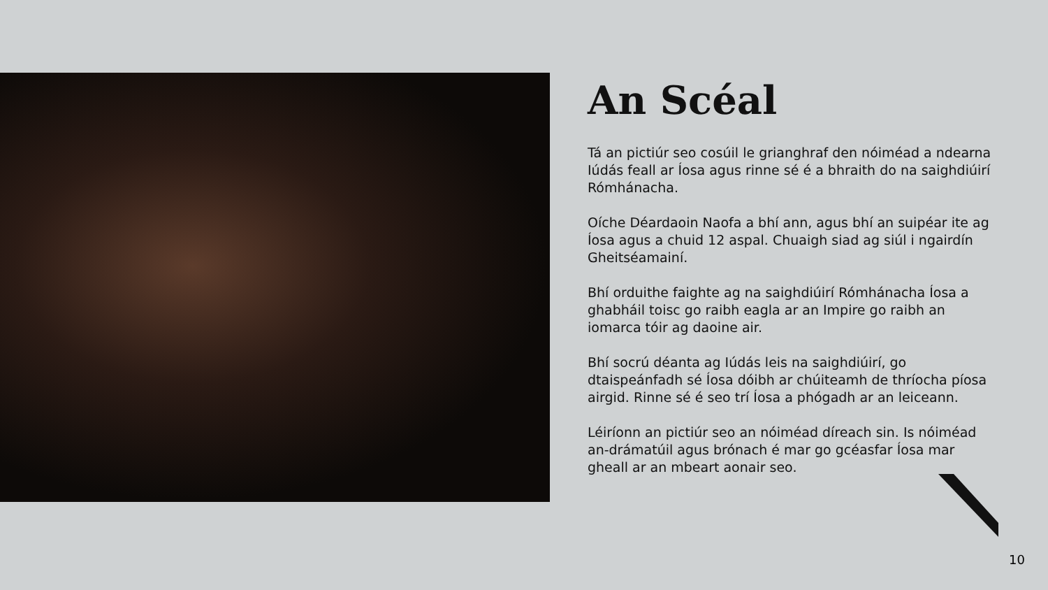An Scéal
Tá an pictiúr seo cosúil le grianghraf den nóiméad a ndearna Iúdás feall ar Íosa agus rinne sé é a bhraith do na saighdiúirí Rómhánacha.
Oíche Déardaoin Naofa a bhí ann, agus bhí an suipéar ite ag Íosa agus a chuid 12 aspal. Chuaigh siad ag siúl i ngairdín Gheitséamainí.
Bhí orduithe faighte ag na saighdiúirí Rómhánacha Íosa a ghabháil toisc go raibh eagla ar an Impire go raibh an iomarca tóir ag daoine air.
Bhí socrú déanta ag Iúdás leis na saighdiúirí, go dtaispeánfadh sé Íosa dóibh ar chúiteamh de thríocha píosa airgid. Rinne sé é seo trí Íosa a phógadh ar an leiceann.
Léiríonn an pictiúr seo an nóiméad díreach sin. Is nóiméad an-drámatúil agus brónach é mar go gcéasfar Íosa mar gheall ar an mbeart aonair seo.
10